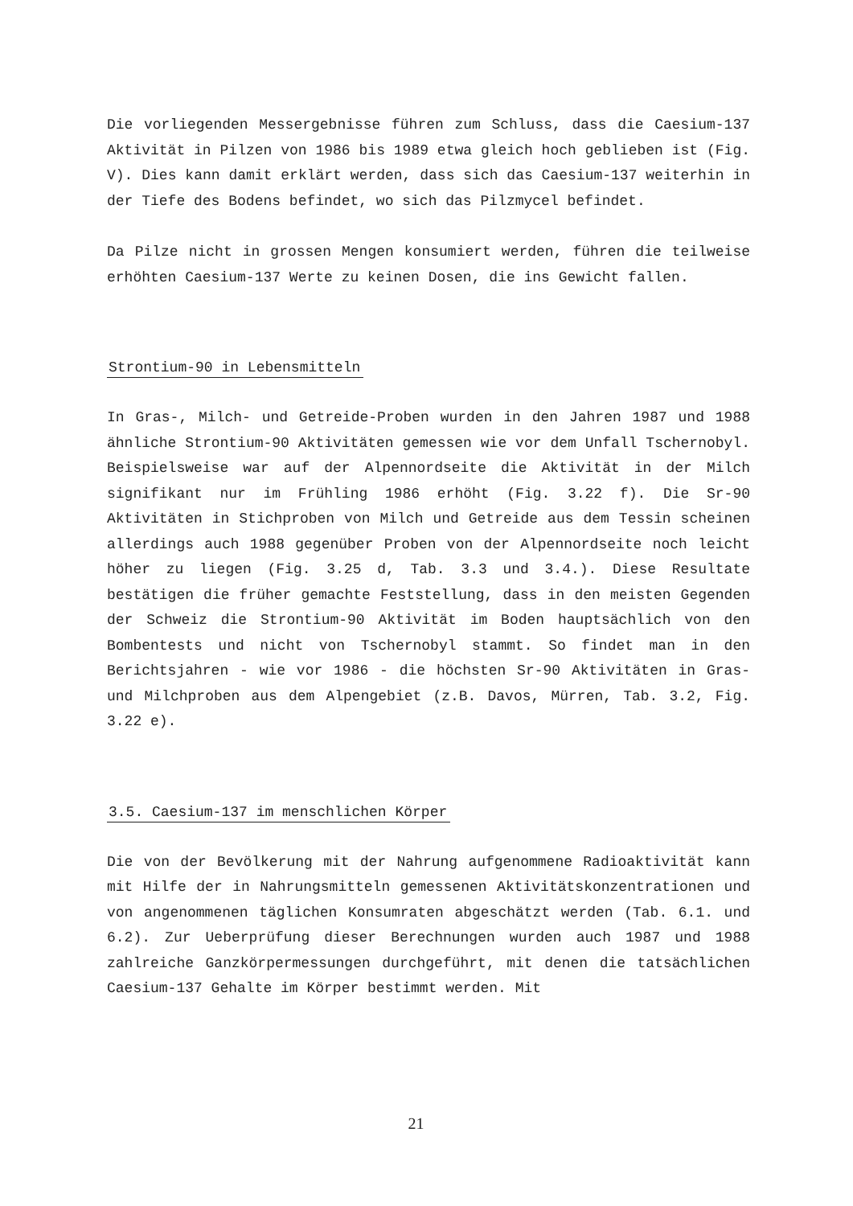Die vorliegenden Messergebnisse führen zum Schluss, dass die Caesium-137 Aktivität in Pilzen von 1986 bis 1989 etwa gleich hoch geblieben ist (Fig. V). Dies kann damit erklärt werden, dass sich das Caesium-137 weiterhin in der Tiefe des Bodens befindet, wo sich das Pilzmycel befindet.
Da Pilze nicht in grossen Mengen konsumiert werden, führen die teilweise erhöhten Caesium-137 Werte zu keinen Dosen, die ins Gewicht fallen.
Strontium-90 in Lebensmitteln
In Gras-, Milch- und Getreide-Proben wurden in den Jahren 1987 und 1988 ähnliche Strontium-90 Aktivitäten gemessen wie vor dem Unfall Tschernobyl. Beispielsweise war auf der Alpennordseite die Aktivität in der Milch signifikant nur im Frühling 1986 erhöht (Fig. 3.22 f). Die Sr-90 Aktivitäten in Stichproben von Milch und Getreide aus dem Tessin scheinen allerdings auch 1988 gegenüber Proben von der Alpennordseite noch leicht höher zu liegen (Fig. 3.25 d, Tab. 3.3 und 3.4.). Diese Resultate bestätigen die früher gemachte Feststellung, dass in den meisten Gegenden der Schweiz die Strontium-90 Aktivität im Boden hauptsächlich von den Bombentests und nicht von Tschernobyl stammt. So findet man in den Berichtsjahren - wie vor 1986 - die höchsten Sr-90 Aktivitäten in Gras- und Milchproben aus dem Alpengebiet (z.B. Davos, Mürren, Tab. 3.2, Fig. 3.22 e).
3.5. Caesium-137 im menschlichen Körper
Die von der Bevölkerung mit der Nahrung aufgenommene Radioaktivität kann mit Hilfe der in Nahrungsmitteln gemessenen Aktivitätskonzentrationen und von angenommenen täglichen Konsumraten abgeschätzt werden (Tab. 6.1. und 6.2). Zur Ueberprüfung dieser Berechnungen wurden auch 1987 und 1988 zahlreiche Ganzkörpermessungen durchgeführt, mit denen die tatsächlichen Caesium-137 Gehalte im Körper bestimmt werden. Mit
21